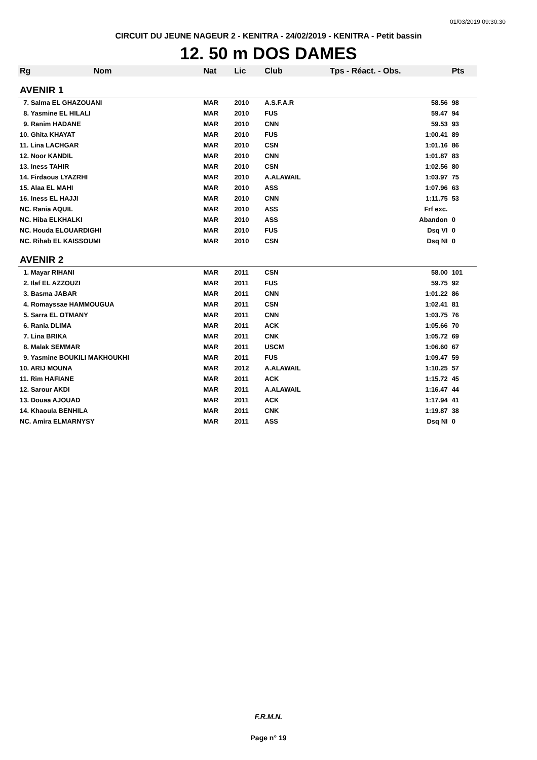01/03/2019 09:30:30
CIRCUIT DU JEUNE NAGEUR 2 - KENITRA - 24/02/2019 - KENITRA - Petit bassin
12. 50 m DOS DAMES
| Rg | Nom | Nat | Lic | Club | Tps - Réact. - Obs. | Pts |
| --- | --- | --- | --- | --- | --- | --- |
| AVENIR 1 | | | | | | |
| 7. Salma EL GHAZOUANI | | MAR | 2010 | A.S.F.A.R | 58.56 | 98 |
| 8. Yasmine EL HILALI | | MAR | 2010 | FUS | 59.47 | 94 |
| 9. Ranim HADANE | | MAR | 2010 | CNN | 59.53 | 93 |
| 10. Ghita KHAYAT | | MAR | 2010 | FUS | 1:00.41 | 89 |
| 11. Lina LACHGAR | | MAR | 2010 | CSN | 1:01.16 | 86 |
| 12. Noor KANDIL | | MAR | 2010 | CNN | 1:01.87 | 83 |
| 13. Iness TAHIR | | MAR | 2010 | CSN | 1:02.56 | 80 |
| 14. Firdaous LYAZRHI | | MAR | 2010 | A.ALAWAIL | 1:03.97 | 75 |
| 15. Alaa EL MAHI | | MAR | 2010 | ASS | 1:07.96 | 63 |
| 16. Iness EL HAJJI | | MAR | 2010 | CNN | 1:11.75 | 53 |
| NC. Rania AQUIL | | MAR | 2010 | ASS | Frf exc. | |
| NC. Hiba ELKHALKI | | MAR | 2010 | ASS | Abandon | 0 |
| NC. Houda ELOUARDIGHI | | MAR | 2010 | FUS | Dsq VI | 0 |
| NC. Rihab EL KAISSOUMI | | MAR | 2010 | CSN | Dsq NI | 0 |
| AVENIR 2 | | | | | | |
| 1. Mayar RIHANI | | MAR | 2011 | CSN | 58.00 | 101 |
| 2. Ilaf EL AZZOUZI | | MAR | 2011 | FUS | 59.75 | 92 |
| 3. Basma JABAR | | MAR | 2011 | CNN | 1:01.22 | 86 |
| 4. Romayssae HAMMOUGUA | | MAR | 2011 | CSN | 1:02.41 | 81 |
| 5. Sarra EL OTMANY | | MAR | 2011 | CNN | 1:03.75 | 76 |
| 6. Rania DLIMA | | MAR | 2011 | ACK | 1:05.66 | 70 |
| 7. Lina BRIKA | | MAR | 2011 | CNK | 1:05.72 | 69 |
| 8. Malak SEMMAR | | MAR | 2011 | USCM | 1:06.60 | 67 |
| 9. Yasmine BOUKILI MAKHOUKHI | | MAR | 2011 | FUS | 1:09.47 | 59 |
| 10. ARIJ MOUNA | | MAR | 2012 | A.ALAWAIL | 1:10.25 | 57 |
| 11. Rim HAFIANE | | MAR | 2011 | ACK | 1:15.72 | 45 |
| 12. Sarour AKDI | | MAR | 2011 | A.ALAWAIL | 1:16.47 | 44 |
| 13. Douaa AJOUAD | | MAR | 2011 | ACK | 1:17.94 | 41 |
| 14. Khaoula BENHILA | | MAR | 2011 | CNK | 1:19.87 | 38 |
| NC. Amira ELMARNYSY | | MAR | 2011 | ASS | Dsq NI | 0 |
F.R.M.N.
Page n° 19